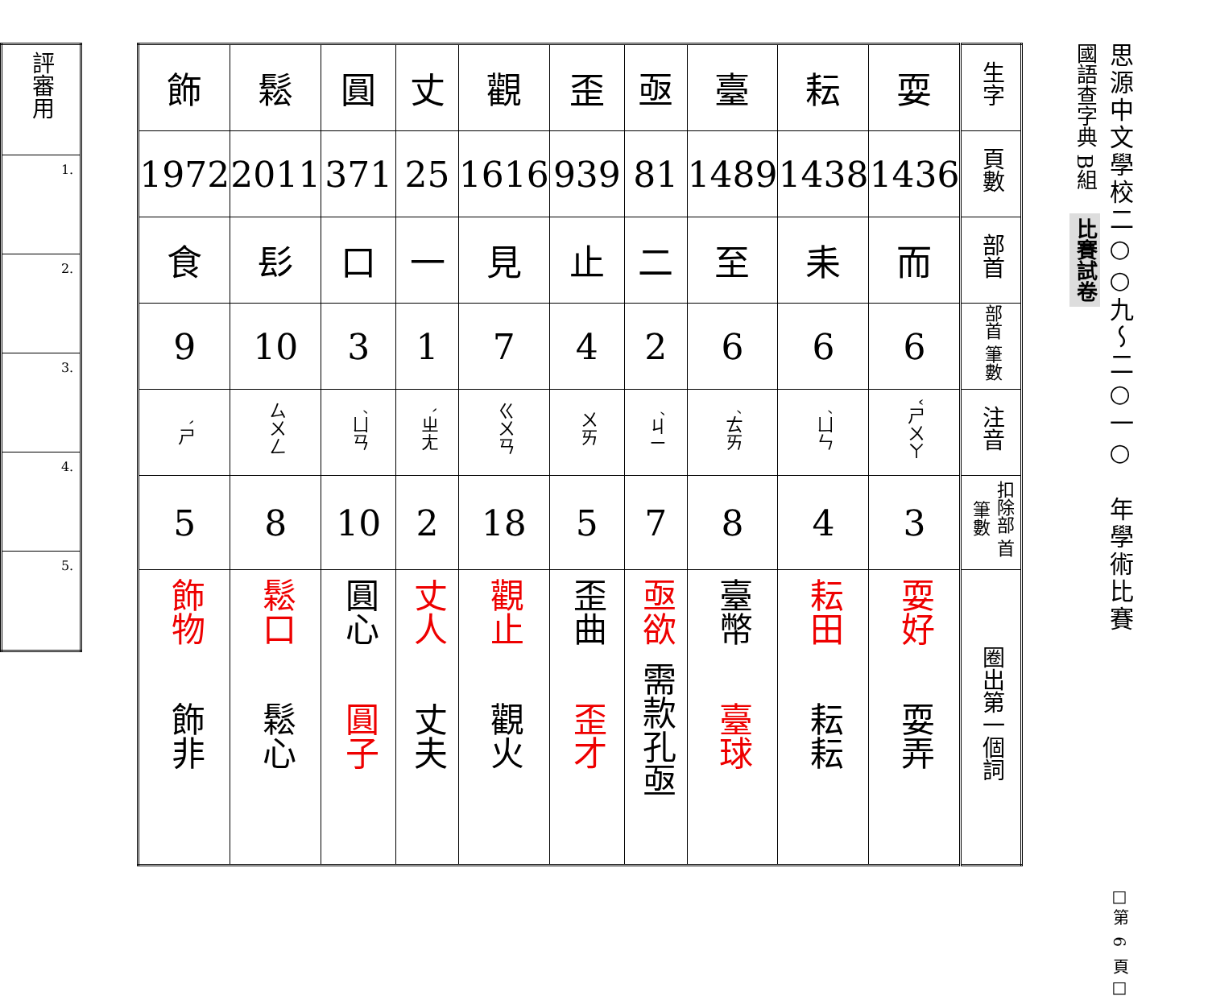思源中文學校二○○九～二○一○　年學術比賽 □第 6 頁□
國語查字典 B組 比賽試卷
| 生字 | 耍 | 耘 | 臺 | 亟 | 歪 | 觀 | 丈 | 圓 | 鬆 | 飾 |
| 頁數 | 1436 | 1438 | 1489 | 81 | 939 | 1616 | 25 | 371 | 2011 | 1972 |
| 部首 | 而 | 耒 | 至 | 二 | 止 | 見 | 一 | 口 | 髟 | 食 |
| 部首 筆數 | 6 | 6 | 6 | 2 | 4 | 7 | 1 | 3 | 10 | 9 |
| 注音 | ㄕㄨㄚˇ | ㄩㄣˊ | ㄊㄞˊ | ㄐㄧˊ | ㄨㄞ | ㄍㄨㄢ | ㄓㄤˋ | ㄩㄢˊ | ㄙㄨㄥ | ㄕˋ |
| 扣除部 首筆數 | 3 | 4 | 8 | 7 | 5 | 18 | 2 | 10 | 8 | 5 |
| 圈出第一個詞 | 耍好 耍弄 | 耘田 耘耘 | 臺幣 臺球 | 亟欲 需款孔亟 | 歪曲 歪才 | 觀止 觀火 | 丈人 丈夫 | 圓心 圓子 | 鬆口 鬆心 | 飾物 飾非 |
| 評審用 |
| 1. |
| 2. |
| 3. |
| 4. |
| 5. |